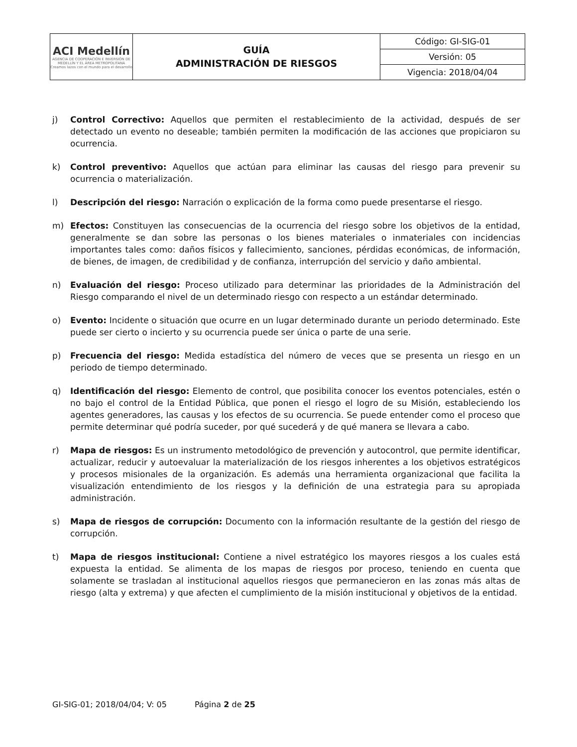| ACI Medellín AGENCIA DE COOPERACIÓN E INVERSIÓN DE MEDELLÍN Y EL ÁREA METROPOLITANA Creamos lazos con el mundo para el desarrollo | GUÍA ADMINISTRACIÓN DE RIESGOS | Código: GI-SIG-01 |
| | | Versión: 05 |
| | | Vigencia: 2018/04/04 |
j) Control Correctivo: Aquellos que permiten el restablecimiento de la actividad, después de ser detectado un evento no deseable; también permiten la modificación de las acciones que propiciaron su ocurrencia.
k) Control preventivo: Aquellos que actúan para eliminar las causas del riesgo para prevenir su ocurrencia o materialización.
l) Descripción del riesgo: Narración o explicación de la forma como puede presentarse el riesgo.
m) Efectos: Constituyen las consecuencias de la ocurrencia del riesgo sobre los objetivos de la entidad, generalmente se dan sobre las personas o los bienes materiales o inmateriales con incidencias importantes tales como: daños físicos y fallecimiento, sanciones, pérdidas económicas, de información, de bienes, de imagen, de credibilidad y de confianza, interrupción del servicio y daño ambiental.
n) Evaluación del riesgo: Proceso utilizado para determinar las prioridades de la Administración del Riesgo comparando el nivel de un determinado riesgo con respecto a un estándar determinado.
o) Evento: Incidente o situación que ocurre en un lugar determinado durante un periodo determinado. Este puede ser cierto o incierto y su ocurrencia puede ser única o parte de una serie.
p) Frecuencia del riesgo: Medida estadística del número de veces que se presenta un riesgo en un periodo de tiempo determinado.
q) Identificación del riesgo: Elemento de control, que posibilita conocer los eventos potenciales, estén o no bajo el control de la Entidad Pública, que ponen el riesgo el logro de su Misión, estableciendo los agentes generadores, las causas y los efectos de su ocurrencia. Se puede entender como el proceso que permite determinar qué podría suceder, por qué sucederá y de qué manera se llevara a cabo.
r) Mapa de riesgos: Es un instrumento metodológico de prevención y autocontrol, que permite identificar, actualizar, reducir y autoevaluar la materialización de los riesgos inherentes a los objetivos estratégicos y procesos misionales de la organización. Es además una herramienta organizacional que facilita la visualización entendimiento de los riesgos y la definición de una estrategia para su apropiada administración.
s) Mapa de riesgos de corrupción: Documento con la información resultante de la gestión del riesgo de corrupción.
t) Mapa de riesgos institucional: Contiene a nivel estratégico los mayores riesgos a los cuales está expuesta la entidad. Se alimenta de los mapas de riesgos por proceso, teniendo en cuenta que solamente se trasladan al institucional aquellos riesgos que permanecieron en las zonas más altas de riesgo (alta y extrema) y que afecten el cumplimiento de la misión institucional y objetivos de la entidad.
GI-SIG-01; 2018/04/04; V: 05 Página 2 de 25